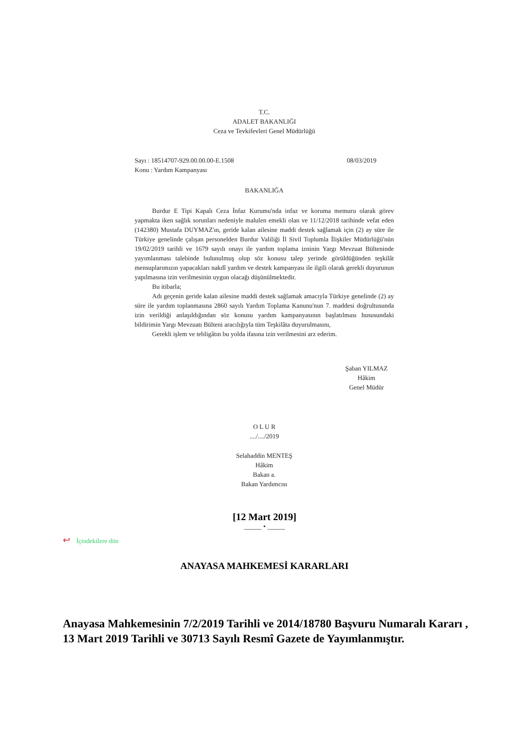T.C.
ADALET BAKANLIĞI
Ceza ve Tevkifevleri Genel Müdürlüğü
Sayı : 18514707-929.00.00.00-E.1508 08/03/2019
Konu : Yardım Kampanyası
BAKANLIĞA
Burdur E Tipi Kapalı Ceza İnfaz Kurumu'nda infaz ve koruma memuru olarak görev yapmakta iken sağlık sorunları nedeniyle malulen emekli olan ve 11/12/2018 tarihinde vefat eden (142380) Mustafa DUYMAZ'ın, geride kalan ailesine maddi destek sağlamak için (2) ay süre ile Türkiye genelinde çalışan personelden Burdur Valiliği İl Sivil Toplumla İlişkiler Müdürlüğü'nün 19/02/2019 tarihli ve 1679 sayılı onayı ile yardım toplama izninin Yargı Mevzuat Bülteninde yayımlanması talebinde bulunulmuş olup söz konusu talep yerinde görüldüğünden teşkilât mensuplarımızın yapacakları nakdî yardım ve destek kampanyası ile ilgili olarak gerekli duyurunun yapılmasına izin verilmesinin uygun olacağı düşünülmektedir.
Bu itibarla;
Adı geçenin geride kalan ailesine maddi destek sağlamak amacıyla Türkiye genelinde (2) ay süre ile yardım toplanmasına 2860 sayılı Yardım Toplama Kanunu'nun 7. maddesi doğrultusunda izin verildiği anlaşıldığından söz konusu yardım kampanyasının başlatılması hususundaki bildirimin Yargı Mevzuatı Bülteni aracılığıyla tüm Teşkilâta duyurulmasını,
Gerekli işlem ve tebligâtın bu yolda ifasına izin verilmesini arz ederim.
Şaban YILMAZ
Hâkim
Genel Müdür
O L U R
..../..../2019
Selahaddin MENTEŞ
Hâkim
Bakan a.
Bakan Yardımcısı
[12 Mart 2019]
_____ • _____
↩ İçindekilere dön
ANAYASA MAHKEMESİ KARARLARI
Anayasa Mahkemesinin 7/2/2019 Tarihli ve 2014/18780 Başvuru Numaralı Kararı , 13 Mart 2019 Tarihli ve 30713 Sayılı Resmî Gazete de Yayımlanmıştır.